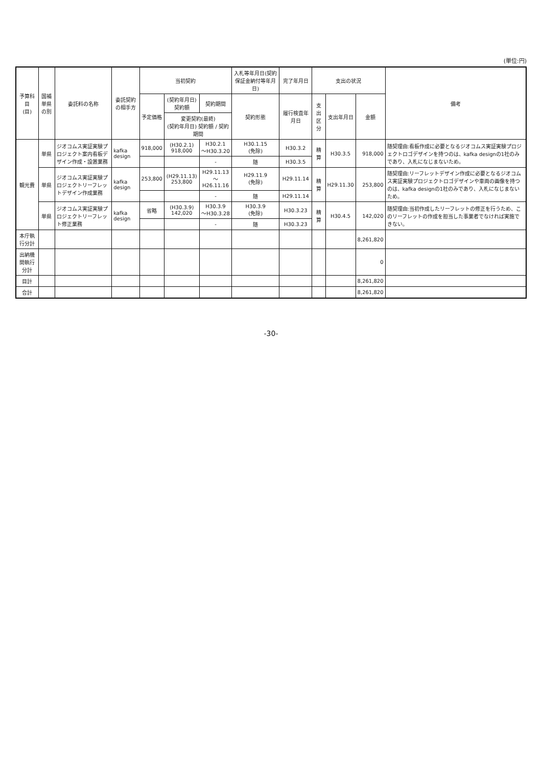(単位:円)
| 予算科目 (目) | 国補単県の別 | 委託料の名称 | 委託契約の相手方 | 当初契約 | | | 入札等年月日(契約保証金納付等年月日) | 完了年月日 | 支出の状況 | | | 備考 |
| --- | --- | --- | --- | --- | --- | --- | --- | --- | --- | --- | --- | --- |
| | | | | 予定価格 | (契約年月日) 契約額 | 契約期間 | 契約形態 | 履行検査年月日 | 支出区分 | 支出年月日 | 金額 | |
| | | | | | 変更契約(最終) (契約年月日) 契約額 / 契約期間 | | | | | | | |
| 観光費 | 単県 | ジオコムス実証実験プロジェクト案内看板デザイン作成・設置業務 | kafka design | 918,000 | (H30.2.1) 918,000 | H30.2.1 ～H30.3.20 | H30.1.15 (免除) | H30.3.2 | 精算 | H30.3.5 | 918,000 | 随契理由:看板作成に必要となるジオコムス実証実験プロジェクトロゴデザインを持つのは、kafka designの1社のみであり、入札になじまないため。 |
| | | | | | | - | 随 | H30.3.5 | | | | |
| | 単県 | ジオコムス実証実験プロジェクトリーフレットデザイン作成業務 | kafka design | 253,800 | (H29.11.13) 253,800 | H29.11.13 ～H26.11.16 | H29.11.9 (免除) | H29.11.14 | 精算 | H29.11.30 | 253,800 | 随契理由:リーフレットデザイン作成に必要となるジオコムス実証実験プロジェクトロゴデザインや車両の画像を持つのは、kafka designの1社のみであり、入札になじまないため。 |
| | | | | | | - | 随 | H29.11.14 | | | | |
| | 単県 | ジオコムス実証実験プロジェクトリーフレット修正業務 | kafka design | 省略 | (H30.3.9) 142,020 | H30.3.9 ～H30.3.28 | H30.3.9 (免除) | H30.3.23 | 精算 | H30.4.5 | 142,020 | 随契理由:当初作成したリーフレットの修正を行うため、このリーフレットの作成を担当した事業者でなければ実施できない。 |
| | | | | | | - | 随 | H30.3.23 | | | | |
| 本庁執行分計 | | | | | | | | | | | 8,261,820 | |
| 出納機関執行分計 | | | | | | | | | | | 0 | |
| 目計 | | | | | | | | | | | 8,261,820 | |
| 合計 | | | | | | | | | | | 8,261,820 | |
-30-